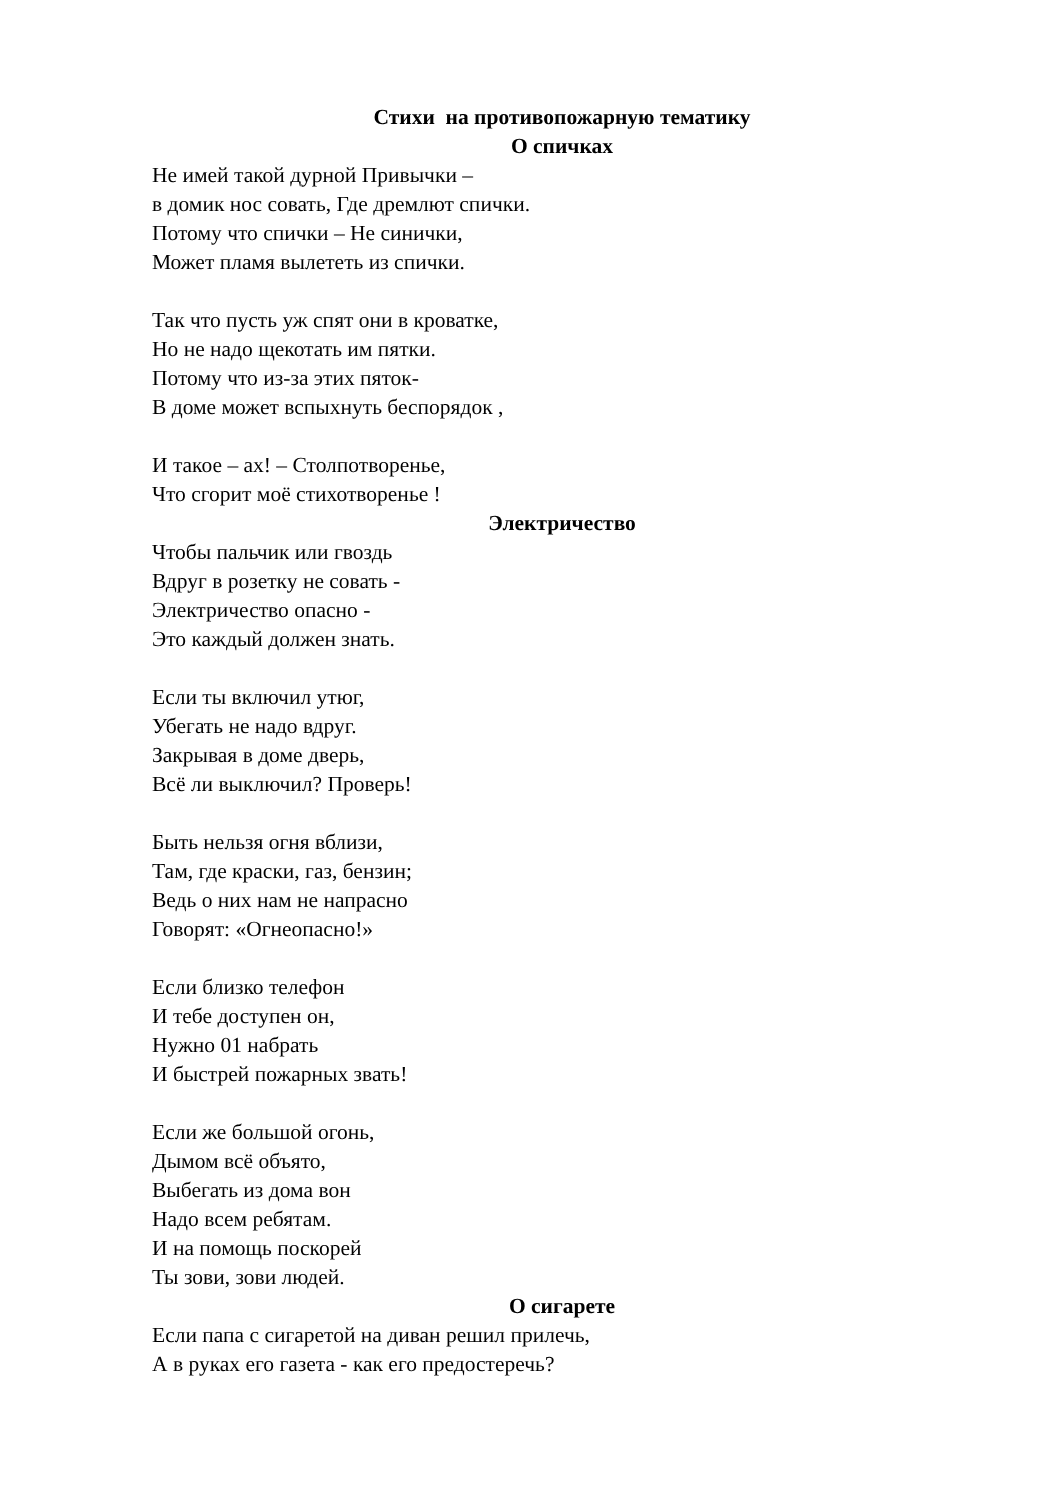Стихи на противопожарную тематику
О спичках
Не имей такой дурной Привычки –
в домик нос совать, Где дремлют спички.
Потому что спички – Не синички,
Может пламя вылететь из спички.
Так что пусть уж спят они в кроватке,
Но не надо щекотать им пятки.
Потому что из-за этих пяток-
В доме может вспыхнуть беспорядок ,
И такое – ах! – Столпотворенье,
Что сгорит моё стихотворенье !
Электричество
Чтобы пальчик или гвоздь
Вдруг в розетку не совать -
Электричество опасно -
Это каждый должен знать.
Если ты включил утюг,
Убегать не надо вдруг.
Закрывая в доме дверь,
Всё ли выключил? Проверь!
Быть нельзя огня вблизи,
Там, где краски, газ, бензин;
Ведь о них нам не напрасно
Говорят: «Огнеопасно!»
Если близко телефон
И тебе доступен он,
Нужно 01 набрать
И быстрей пожарных звать!
Если же большой огонь,
Дымом всё объято,
Выбегать из дома вон
Надо всем ребятам.
И на помощь поскорей
Ты зови, зови людей.
О сигарете
Если папа с сигаретой на диван решил прилечь,
А в руках его газета - как его предостеречь?